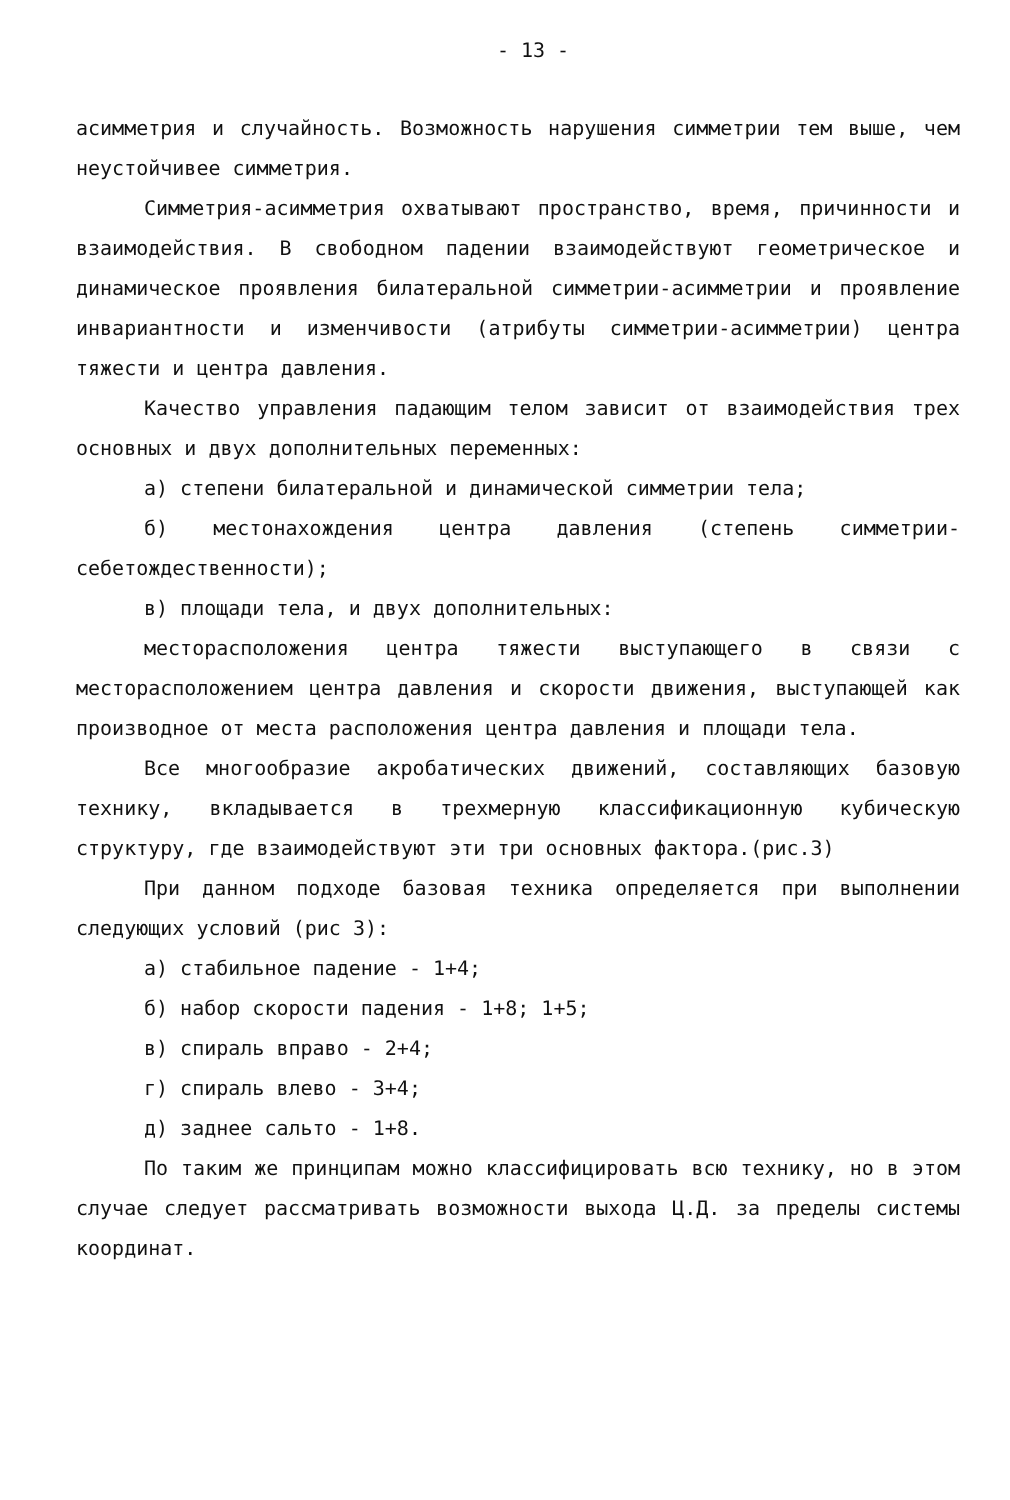- 13 -
асимметрия и случайность. Возможность нарушения симметрии тем выше, чем неустойчивее симметрия.
Симметрия-асимметрия охватывают пространство, время, причинности и взаимодействия. В свободном падении взаимодействуют геометрическое и динамическое проявления билатеральной симметрии-асимметрии и проявление инвариантности и изменчивости (атрибуты симметрии-асимметрии) центра тяжести и центра давления.
Качество управления падающим телом зависит от взаимодействия трех основных и двух дополнительных переменных:
а) степени билатеральной и динамической симметрии тела;
б) местонахождения центра давления (степень симметрии- себетождественности);
в) площади тела, и двух дополнительных:
месторасположения центра тяжести выступающего в связи с месторасположением центра давления и скорости движения, выступающей как производное от места расположения центра давления и площади тела.
Все многообразие акробатических движений, составляющих базовую технику, вкладывается в трехмерную классификационную кубическую структуру, где взаимодействуют эти три основных фактора.(рис.3)
При данном подходе базовая техника определяется при выполнении следующих условий (рис 3):
а) стабильное падение - 1+4;
б) набор скорости падения - 1+8; 1+5;
в) спираль вправо - 2+4;
г) спираль влево - 3+4;
д) заднее сальто - 1+8.
По таким же принципам можно классифицировать всю технику, но в этом случае следует рассматривать возможности выхода Ц.Д. за пределы системы координат.